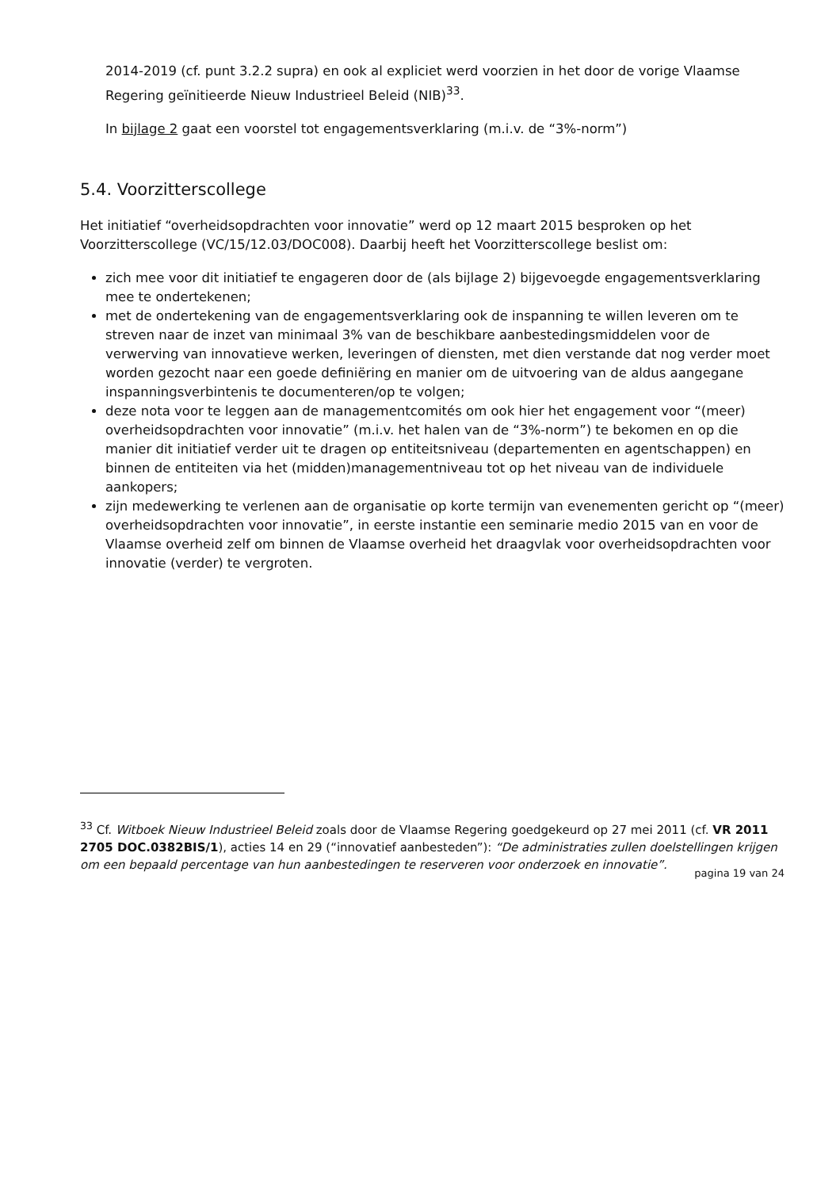2014-2019 (cf. punt 3.2.2 supra) en ook al expliciet werd voorzien in het door de vorige Vlaamse Regering geïnitieerde Nieuw Industrieel Beleid (NIB)<sup>33</sup>.
In bijlage 2 gaat een voorstel tot engagementsverklaring (m.i.v. de “3%-norm”)
5.4. Voorzitterscollege
Het initiatief “overheidsopdrachten voor innovatie” werd op 12 maart 2015 besproken op het Voorzitterscollege (VC/15/12.03/DOC008). Daarbij heeft het Voorzitterscollege beslist om:
zich mee voor dit initiatief te engageren door de (als bijlage 2) bijgevoegde engagementsverklaring mee te ondertekenen;
met de ondertekening van de engagementsverklaring ook de inspanning te willen leveren om te streven naar de inzet van minimaal 3% van de beschikbare aanbestedingsmiddelen voor de verwerving van innovatieve werken, leveringen of diensten, met dien verstande dat nog verder moet worden gezocht naar een goede definiëring en manier om de uitvoering van de aldus aangegane inspanningsverbintenis te documenteren/op te volgen;
deze nota voor te leggen aan de managementcomités om ook hier het engagement voor “(meer) overheidsopdrachten voor innovatie” (m.i.v. het halen van de “3%-norm”) te bekomen en op die manier dit initiatief verder uit te dragen op entiteitsniveau (departementen en agentschappen) en binnen de entiteiten via het (midden)managementniveau tot op het niveau van de individuele aankopers;
zijn medewerking te verlenen aan de organisatie op korte termijn van evenementen gericht op “(meer) overheidsopdrachten voor innovatie”, in eerste instantie een seminarie medio 2015 van en voor de Vlaamse overheid zelf om binnen de Vlaamse overheid het draagvlak voor overheidsopdrachten voor innovatie (verder) te vergroten.
<sup>33</sup> Cf. Witboek Nieuw Industrieel Beleid zoals door de Vlaamse Regering goedgekeurd op 27 mei 2011 (cf. VR 2011 2705 DOC.0382BIS/1), acties 14 en 29 (“innovatief aanbesteden”): “De administraties zullen doelstellingen krijgen om een bepaald percentage van hun aanbestedingen te reserveren voor onderzoek en innovatie”.
pagina 19 van 24